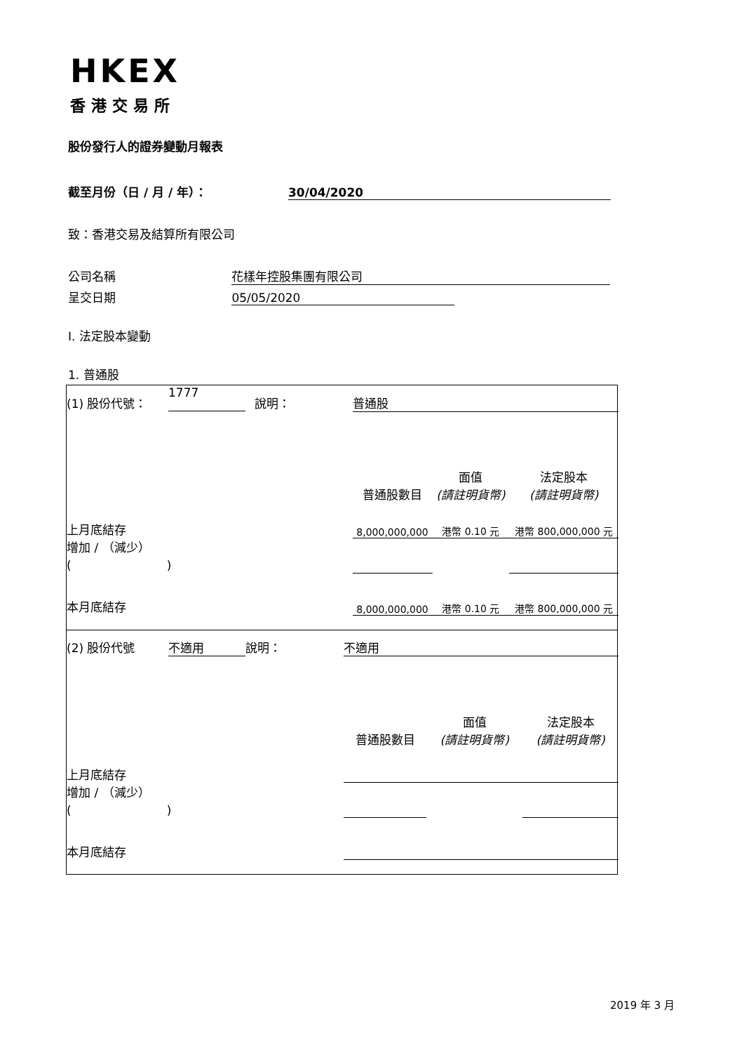HKEX
香港交易所
股份發行人的證券變動月報表
截至月份（日 / 月 / 年）： 30/04/2020
致：香港交易及結算所有限公司
公司名稱 花樣年控股集團有限公司
呈交日期 05/05/2020
I. 法定股本變動
1. 普通股
| (1) 股份代號： | 1777 | 說明： | 普通股 | | |
| | | | 普通股數目 | 面值 (請註明貨幣) | 法定股本 (請註明貨幣) |
| 上月底結存 | | | 8,000,000,000 | 港幣 0.10 元 | 港幣 800,000,000 元 |
| 增加 / （減少） ( ) | | | | | |
| 本月底結存 | | | 8,000,000,000 | 港幣 0.10 元 | 港幣 800,000,000 元 |
| (2) 股份代號 | 不適用 | 說明： | 不適用 | | |
| | | | 普通股數目 | 面值 (請註明貨幣) | 法定股本 (請註明貨幣) |
| 上月底結存 | | | | | |
| 增加 / （減少） ( ) | | | | | |
| 本月底結存 | | | | | |
2019 年 3 月